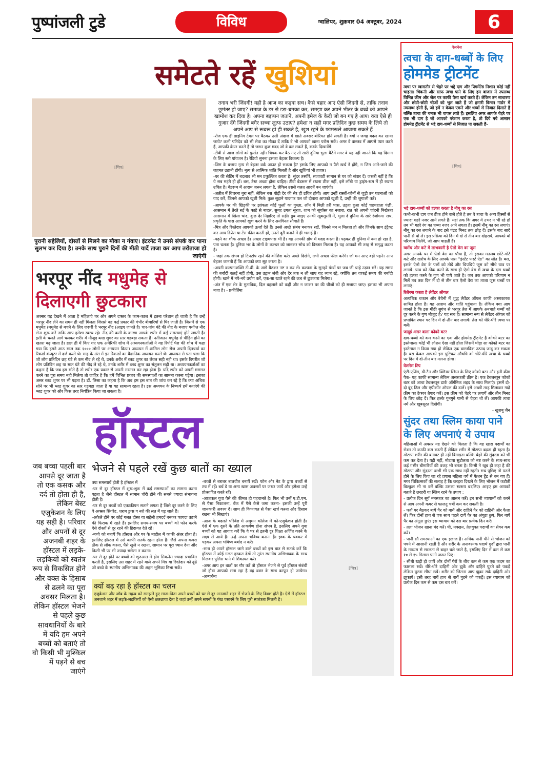पुष्पांजली टुडे
विविध
ग्वालियर, शुक्रवार 04 अक्टूबर, 2024
6
समेटते रहें खुशियां
[चित्र]
पुरानी सहेलियों, दोस्तों से मिलने का मौका न गंवाए। इंटरनेट ने उनसे संपर्क कर पाना सुलभ कर दिया है। उनके साथ पुराने दिनों की मीठी यादें ताजा कर आप तरोताजा हो जाएंगी
भरपूर नींद मधुमेह से दिलाएगी छुटकारा
अक्सर यह देखने में आता है महिलाएं घर और अपने दफ्तर के काम-काज में इतना परेशान हो जाती है कि उन्हें भरपूर नीद लेने का समय ही नहीं मिलता जिससे वह कई प्रकार की गंभीर बीमारियों से घिर जाती है। जिसमें से एक मधुमेह (मधुमेह से बचने के लिए जरूरी है भरपूर नीद (आइए जानते है। चार-पांच घंटे की नीद के बजाए पर्याप्त नीद लेना शुरू करें ताकि आप हमेशा स्वस्थ रहे। नीद की कमी के कारण आपके शरीर में कई समस्याएं होने लगती है। इसी के चलते आगे चलकर शरीर में मौजूद ब्लड शुगर का स्तर गड़बड़ा सकता है। नतीजतन मधुमेह से पीड़ित होने का खतरा बढ़ जाता है। हाल ही में किए गए एक अमेरिकी शोध में अध्ययनकर्ताओं ने यह रिपोर्ट पेश की शोध में कहा गया कि हमने आठ साल तक १००० लोगों पर अध्ययन किया। अध्ययन में शामिल लोग रोज अपनी दिनचर्या का रिकार्ड कंप्यूटर में दर्ज करते थे। माह के अंत में इन रिकार्डो का वैज्ञानिक अध्ययन करते थे। अध्ययन से पता चला कि जो लोग प्रतिदिन छह घंटे से कम नीद ले रहे थे, उनके शरीर में ब्लड शुगर का लेवल सही नही था। इसके विपरीत जो लोग प्रतिदिन छह या सात घंटे की नीद ले रहे थे, उनके शरीर में ब्लड शुगर का संतुलन सही था। अध्ययनकर्ताओं का कहना है कि जब हम सोते है तो शरीर एक प्रकार से अपनी मरम्मत कर रहा होता है। यदि शरीर को अपनी मरम्मत करने का पूरा समय नही मिलेगा तो जाहिर है कि हमें विभिन्न प्रकार की समस्याओं का सामना करना पड़ेगा। इसका असर ब्लड शुगर पर भी पड़ता है। डॉ. लिसा का कहना है कि अब हम इस बात की जांच कर रहे है कि क्या अधिक सोने पर भी ब्लड शुगर का स्तर गड़बड़ा जाता है या यह सामान्य रहता है। इस अध्ययन के निष्कर्ष हमें बताएंगे की ब्लड शुगर को और किस तरह नियंत्रित किया जा सकता है।
तनाव भरी जिंदगी! यही है आज का कड़वा सच। कैसे बहार आएं ऐसी जिंदगी से, ताकि तनाव छूमंतर हो जाए? समाज के डर से डरा-धमका कर, समझा कर अपने भीतर के बच्चे को आपने खामोश कर दिया है। अपना बड़प्पन जताने, अपनी इमेज के कैदी जो बन गए है आप। क्या ऐसे ही गुजार देंगे जिंदगी बगैर सच्चा लुत्फ उठाए? हमेशा न सही मगर प्रतिदिन कुछ समय के लिये तो अपने आप से रूबरू हो ही सकते है, खुश रहने के फामरूले आजमा सकते हैं
-रोज एक ही डाइनिंग टेबल पर बैठकर उसी अंदाज में खाते अक्सर बोरियत होने लगती है। क्यों न जगह बदल कर खाया जाये? कभी पतिदेव को भी सेवा का मौका दें ताकि वे भी आपको खाना परोस सकें। अगर वे वास्तव में आपसे प्यार करते हैं, आपकी केयर करते है तो जरूर कुछ मदद जो वे कर सकते हैं, करके दिखायेंगे।
-टीवी से आज लोगों को फुर्सत नहीं। चिपक कर बैठ गए तो सारी दुनिया भुला बैठेंगे मगर वे यह नहीं जानते कि यह दिमाग के लिए स्लो पॉयजन है। रेडियो सुनना इसका बेहतर विकल्प है।
-जिम के बजाय नृत्य से बेहतर वर्क आउट हो सकता है? इसके लिए आपको न पैसे खर्च ने होंगे, न जिम आने-जाने की जहमत उठानी होगी। नृत्य से आत्मिक शांति मिलती है और खुशियां भी हजार।
-घर की सेटिंग में बदलाव भी मन प्रफुल्लित करता है। सुंदर तस्वीरें, सजावटी सामान से घर को संवार दें। जरूरी नहीं है कि ये सब महंगे ही हों। बस, टेस्ट अच्छा होना चाहिए। टीवी बेडरूम में रखना ठीक नहीं, इसे लॉबी या ड्राइंग-रूम में ही रखना उचित है। बेडरूम में आराम जरूर लगता है, लेकिन उससे गलत आदतें बन जाएंगी।
-अतीत में विचरना बुरा नहीं, लेकिन बस थोड़ी देर की सैर ही उचित होगी। आप उन्हीं रास्तों-कोनों से जुड़ी उन घटनाओं को याद करें, जिनसे आपको खुशी मिले। कुछ सुहाने यादगार पल जो दोबारा आपको खुशी दें, उन्हीं की जुगाली करें।
-आपके घर की खिड़की पर झांकता कोई फूलों का गुच्छा, लॉन में बिछी हरी घास, उड़ता हुआ कोई चहचहाता पंछी, आसमान में तैरते रुई के फाहे से बादल, सुबह उगता सूरज, शाम को सूर्यास्त का नजारा, रात को अपनी चांदनी बिखेरता आसमान में खिला चांद, कुछ देर निहारिए तो सही। डूब जाइए उनकी खूबसूरती में, भुला दें दुनिया के सारे रंजोगम। सच, प्रकृति के पास आपको खुश करने के लिए अनगिनत सौगातें हैं।
-मित्र और रिश्तेदार आपको ऊर्जा देते हैं। उनसे अच्छे संबंध बनाकर रखें, जिनसे मन न मिलता हो और जिनके साथ इंट्रैक्ट कर आप डिप्रेस या टेंस फील करती हों, उनसे दूरी बनाने में ही भलाई है।
-पढ़ने का शौक अच्छा है। अच्छा टाइमपास भी है। यह आपकी ग्रोथ में मदद करता है। पढ़कर ही दुनिया में क्या हो रहा है, पता चलता है। दुनिया भर के लोगों के कल्चर को जानकर सोच को विस्तार मिलता है। यह आपको भी तरह से समृद्ध करता है।
- जहां तक संभव हो टिपटॉप रहने की कोशिश करें। अच्छे दिखेंगे, तभी अच्छा फील करेंगे। जो मन आए वही पहनें। आप बेहतर जानती हैं कि आपको क्या सूट करता है।
-अपनी कल्पनाशक्ति टी.वी. के आगे बैठकर नष्ट न कर लें। कल्पना के सुनहरे पंखों पर जब जी चाहे उड़ान भरें। यह समय की बर्बादी कतई नहीं होगी, उस उड़ान लंबी और देर तक न ली जाए यह ध्यान रहे, क्योंकि तब वाकई समय की बर्बादी होगी। खाने में नये-नये प्रयोग करें, एक-सा खाते रहने की ऊब से छुटकारा मिलेगा।
-अंत में एक शेर के मुताबिक, दिल बहलाने को कहीं और न जाकर घर की चीजों को ही सजाया जाए। इसका भी अपना मजा है। - प्रकीर्तिमा
हॉस्टल
जब बच्चा पहली बार आपसे दूर जाता है तो एक कसक और दर्द तो होता ही है, लेकिन बेस्ट एजुकेशन के लिए यह सही है। परिवार और अपनों से दूर अजनबी शहर के हॉस्टल में लड़के-लड़कियों को स्वतंत्र रूप से विकसित होने और वक्त के हिसाब से ढलने का पूरा अवसर मिलता है। लेकिन हॉस्टल भेजने से पहले कुछ सावधानियों के बारे में यदि हम अपने बच्चों को बताएं तो वो किसी भी मुश्किल में पड़ने से बच जाएंगे
भेजने से पहले रखें कुछ बातों का ख्याल
क्या समस्यायें होती है हॉस्टल में
-घर से दूर हॉस्टल में शुरू-शुरू में कई समस्याओं का सामना करना पड़ता है जैसे हॉस्टल में सामान चोरी होने की सबसे ज्यादा संभावना होती है।
-घर से दूर बच्चों को एकाकीपन सताने लगता है जिसे दूर करने के लिए वे अक्सर सिगरेट, शराब ड्रग्स व नशे की लत में पड़ जाते हैं।
-अकेले होने पर कोई गलत दोस्त या सहेली हमदर्द बनकर फायदा उठाने की फिराक में रहते हैं। इसलिए समय-समय पर बच्चों को फोन करके ऐसे दोस्तों से दूर रहने की हिदायत देते रहें।
-बच्चे को बतायें कि हॉस्टल और घर के माहौल में काफी अंतर होता है। इसलिए हॉस्टल में उसे काफी सतर्क रहना होता है। जैसे अपना कमरा ठीक से लॉक करना, पैसे खुले न रखना, सामान पर पूरा ध्यान देना और किसी भी पर भी ज्यादा भरोसा न करना।
-घर से दूर होने पर बच्चों को शुरुआत में होम सिकनेस ज्यादा प्रभावित करती है, इसलिए उस शहर में रहने वाले अपने मित्र या रिश्तेदार को ढूंढें जो बच्चे के स्थानीय अभिभावक की अहम भूमिका निभा सकें।
-बच्चों से बराबर बातचीत बनायें रखें। फोन और नेट के द्वारा बच्चों से टच में रहें। बर्थ डे या अन्य खास अवसरों पर जरूर जायें और हमेशा उन्हें प्रोत्साहित करते रहें।
-आजकल युवा पैसे की कीमत हो पहचानते है। फिर भी उन्हें ए.टी.एम. से पैसा निकालना, बैंक में पैसे कैसे जमा करना- इसकी उन्हें पूरी जानकारी अवश्य दें। साथ ही किफायत से पैसा खर्च करना और हिसाब रखना भी सिखाएं।
-आज के बदलते परिवेश में अमूमन कॉलेज में को-एजुकेशन होती है। ऐसे में एक दूसरे के प्रति आकर्षण होना संभव है, इसलिए अपने युवा बच्चों को यह आगाह करें कि वे घर से इतनी दूर शिक्षा अर्जित करने के लक्ष्य से आये है। उन्हें अपना भविष्य बनाना है। इश्क के चक्कर में पड़कर अपना भविष्य बर्बाद न करें।
-साथ ही अपने हॉस्टल जाने वाले बच्चों को इस बात से सतर्क करें कि हॉस्टल में कोई गलत हरकत देखें तो तुरंत स्थानीय अभिभावक के साथ मिलकर पुलिस थाने में शिकायत करें।
-अगर आप इन बातों पर गौर करें तो हॉस्टल भेजने से पूर्व हॉस्टल संबंधी जो हौवा आपको सता रहा है वह वक्त के साथ काफूर हो जायेगा। -अभ्यर्थना
क्यों बढ़ रहा है हॉस्टल का चलन
एजुकेशन और जॉब के महत्व को समझते हुए माता-पिता अपने बच्चों को घर से दूर अनजाने शहर में भेजने के लिए विवश होते है। ऐसे में हॉस्टल अनजाने शहर में लड़के-लड़कियों को ऐसी छतछाया देता है जहां उन्हें अपने सपनों के पंख पसारने के लिए पूरी स्वतंत्रता मिलती है।
[चित्र]
वेलनेस
त्वचा के दाग-धब्बों के लिए होममेड ट्रीटमेंट
त्वचा पर खासतौर से चेहरे पर भद्दे दाग और पिगमेंटेड निशान कोई नहीं चाहता। चिकनी और साफ त्वचा पाने के लिए हम बाजार में उपलब्ध विभिन्न क्रीम और जेल पर काफी पैसा खर्च करते हैं। लेकिन उन साधारण और छोटी-छोटी चीजों को भूल जाते हैं जो हमारी किचन गार्डन में उपलब्ध होती हैं, जो हमें न केवल एकने और धब्बों से निजात दिलाते हैं बल्कि त्वचा की चमक भी वापस लाते हैं। इसलिए अगर आपके चेहरे पर एक भी दाग है जो आपको परेशान करता है, तो दिये गये आसान होममेड ट्रीटमेंट से भद्दे दाग-धब्बों से निजात पा सकती हैं-
[चित्र]
भद्दे दाग-धब्बों को हल्का करता है नीबू का रस
कभी-कभी दाग जब ठीक होने वाले होते है तब वे त्वचा के अन्य हिस्सों से ज्यादा गहरे नजर आने लगते हैं। यहां तक कि अगर ये उभर न भी रहे हों तब भी गहरे रंग का धब्बा नजर आने लगता है। इसमें नींबू का रस लगाएं। नीबू का रस लगाने के बाद इसे पंद्रह मिनट तक छोड़ दें। इसके बाद सादे पानी से धो लें। इस प्रक्रिया को दिन में दो से तीन बार दोहरायें, आपको वो परिणाम मिलेंगे, जो आप चाहती हैं।
खरोंच और कटे में लाभकारी है ऐलो वेरा का जूस
अगर आपके घर में ऐलो वेरा का पौधा है, तो इसका मतलब छोटे-मोटे कटे और खरोंच के लिए आपके पास ''इंस्टेंट फर्स्ट ऐड'' का स्रोत है। बस, इसके ऐलो वेरा के पत्तों को तोड़ें और चिपचिपे जूस को सीधे घाव पर लगायें। घाव को ठीक करने के साथ ही ऐलो वेरा में त्वचा के दाग धब्बों को हल्का करने के गुण भी पाये जाते है। जब तक आपको परिणाम न मिलें तब तक दिन में दो से तीन बार ऐलो वेरा का ताजा जूस धब्बों पर लगाएं।
रिलैक्स करता है लेवेंडर ऑयल
अत्यधिक थकान और बेचैनी में शुद्ध लैवेंडर ऑयल काफी असरकारक साबित होता है। यह आराम और शांति पहुंचाता है। लेकिन क्या आप जानते है कि इस मीठी सुगंध से भरपूर तेल में आपके अनचाहे धब्बों को दूर करने के गुण मौजूद है? यह सच है। सामान्य रूप से लेवेंडर ऑयल को प्रभावित स्थान पर दिन में दो-तीन बार लगायें। तेल को धीरे-धीरे त्वचा पर मलें।
जादुई असर वाला कोको बटर
दाग-धब्बों को कम करने का एक और होममेड ट्रीटमेंट है कोको बटर का इस्तेमाल। कोई भी लोशन ऐसा नहीं होता जिसमें थोड़ा सा कोको बटर का इस्तेमाल न किया गया हो लेकिन एक वास्तविक उत्पाद जादू कर सकता है। बस केवल आपको इस पुष्टिकर औषधि को धीरे-धीरे त्वचा के धब्बों पर दिन में दो-तीन बार मलना होगा।
वेलनेस टिप
एंटी-एजिंग, डी-टैन और क्लियर स्किन के लिए कोको बटर और हनी क्रीम पैक- यह काफी सामान्य लेकिन असरकारी क्रीम है। एक टेबलस्पून कोको बटर को आधा टेबलस्पून डार्क ऑर्गनिक शहद के साथ मिलाएं। इसमें दो-दो बूंद तिल और एप्रीकॉट ऑयल की डालें। इसे अच्छी तरह मिलाकर गाढ़े क्रीम का टेक्चर तैयार करें। इस क्रीम को चेहरे पर लगायें और तीन मिनट के लिए छोड़ दें। फिर हल्के गुनगुने पानी से चेहरा धो लें। आपकी त्वचा नर्म और खूबसूरत दिखेगी।
- खुशबू जैन
सुंदर तथा स्लिम काया पाने के लिए अपनाएं ये उपाय
महिलाओं में अक्सर यह देखने को मिलता है कि वह खाद्य पदार्थों का सेवन तो काफी कम करती हैं लेकिन शरीर में मोटापा बढ़ता ही रहता है। मोटापा शरीर की बनावट ही नहीं बिगाड़ता बल्कि चेहरे की सुंदरता को भी कम कर देता है। यही नहीं, मोटापा सुडौलता को नष्ट करने के साथ-साथ कई गंभीर बीमारियों की वजह भी बनता है। किसी ने खूब ही कहा है की मोटापा और सुंदरता कभी भी एक साथ नहीं रहती। सच पूछिए तो पतले होने के लिए किए जा रहे प्रयास महिला वर्ग में फैशन ट्रेंड से बन गए हैं। मगर चिकित्सकों की सलाह है कि छरहरा दिखने के लिए भोजन में कटौती बिल्कुल भी ना करें बल्कि उसका स्वरूप बदलिए। आइए हम आपको बताते है छरहरी या स्लिम रहने के उपाय :
- प्रत्येक दिन सूर्य नमस्कार का आसन करें। इन सभी व्यायामों को करने से आप अपनी कमर से फालतू चर्बी कम कर सकती है।
- फर्श पर बैठकर बायें पैर को बायें और दाहिने पैर को दाहिनी ओर फैला लें। फिर दोनों हाथ से एक साथ पहले दायें पैर का अंगूठा छुएं, फिर बायें पैर का अंगूठा छुएं। इस व्यायाम को दस बार प्रत्येक दिन करें।
- तला भोजन खाना बंद करें। घी, मक्खन, तेलयुक्त पदार्थों का सेवन कम करें।
- पानी सौ समस्याओं का एक इलाज है। अधिक पानी पीने से भोजन को पचने में आसानी रहती है और शरीर के अनावश्यक पदार्थ गुर्दों द्वारा पानी के माध्यम से सरलता से बाहर चले जाते है, इसलिए दिन में कम से कम १० से १५ गिलास पानी जरूर पिएं।
- सीधी खड़ी हो जायें और दोनों पैरों के बीच कम से कम एक कदम का फासला रखें। धीरे-धीरे दाहिनी ओर झुकें और दाहिने घुटने को पकड़ें लेकिन घुटना सीधा रखें। शरीर को जितना आप झुका सकें दाहिनी ओर झुकायें। इसी तरह बायें हाथ से बायें घुटने को पकड़ें। इस व्यायाम को प्रत्येक दिन कम से कम दस बार करें।